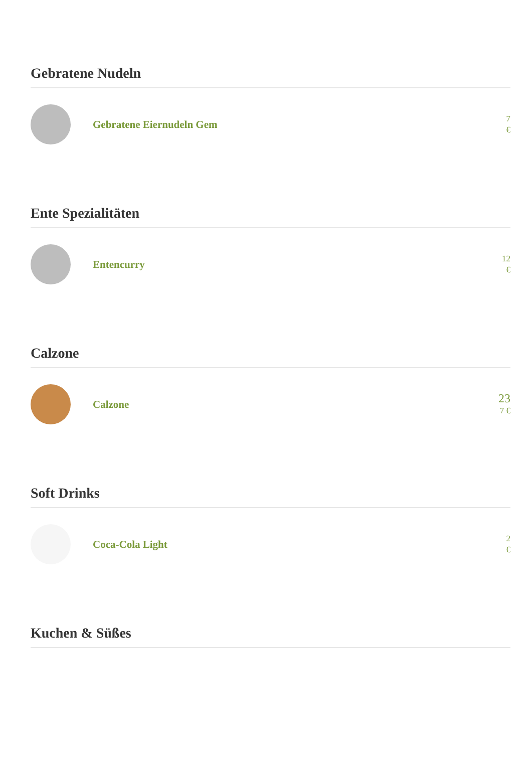Gebratene Nudeln
Gebratene Eiernudeln Gem
7
€
Ente Spezialitäten
Entencurry
12
€
Calzone
Calzone
23
7 €
Soft Drinks
Coca-Cola Light
2
€
Kuchen & Süßes